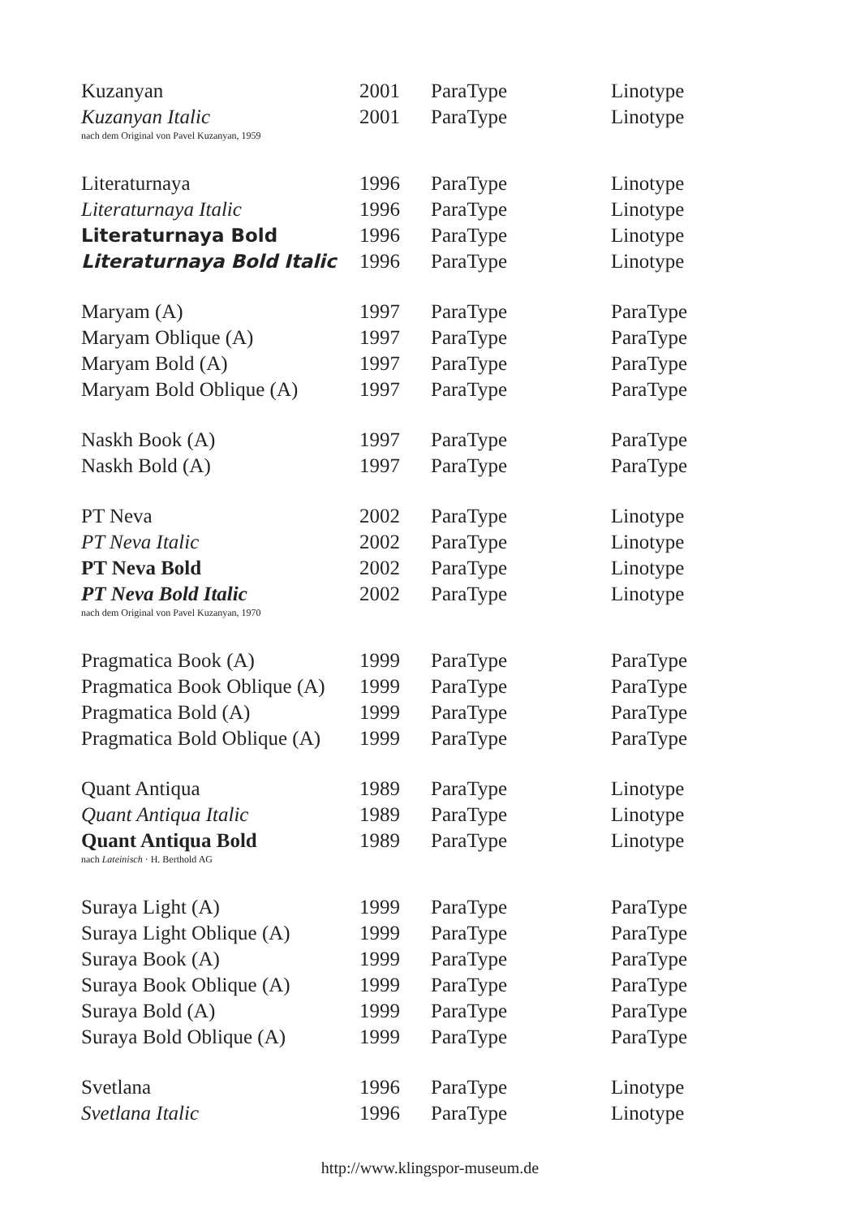| Kuzanyan | 2001 | ParaType | Linotype |
| Kuzanyan Italic | 2001 | ParaType | Linotype |
| nach dem Original von Pavel Kuzanyan, 1959 | | | |
| Literaturnaya | 1996 | ParaType | Linotype |
| Literaturnaya Italic | 1996 | ParaType | Linotype |
| Literaturnaya Bold | 1996 | ParaType | Linotype |
| Literaturnaya Bold Italic | 1996 | ParaType | Linotype |
| Maryam (A) | 1997 | ParaType | ParaType |
| Maryam Oblique (A) | 1997 | ParaType | ParaType |
| Maryam Bold (A) | 1997 | ParaType | ParaType |
| Maryam Bold Oblique (A) | 1997 | ParaType | ParaType |
| Naskh Book (A) | 1997 | ParaType | ParaType |
| Naskh Bold (A) | 1997 | ParaType | ParaType |
| PT Neva | 2002 | ParaType | Linotype |
| PT Neva Italic | 2002 | ParaType | Linotype |
| PT Neva Bold | 2002 | ParaType | Linotype |
| PT Neva Bold Italic | 2002 | ParaType | Linotype |
| nach dem Original von Pavel Kuzanyan, 1970 | | | |
| Pragmatica Book (A) | 1999 | ParaType | ParaType |
| Pragmatica Book Oblique (A) | 1999 | ParaType | ParaType |
| Pragmatica Bold (A) | 1999 | ParaType | ParaType |
| Pragmatica Bold Oblique (A) | 1999 | ParaType | ParaType |
| Quant Antiqua | 1989 | ParaType | Linotype |
| Quant Antiqua Italic | 1989 | ParaType | Linotype |
| Quant Antiqua Bold | 1989 | ParaType | Linotype |
| nach Lateinisch · H. Berthold AG | | | |
| Suraya Light (A) | 1999 | ParaType | ParaType |
| Suraya Light Oblique (A) | 1999 | ParaType | ParaType |
| Suraya Book (A) | 1999 | ParaType | ParaType |
| Suraya Book Oblique (A) | 1999 | ParaType | ParaType |
| Suraya Bold (A) | 1999 | ParaType | ParaType |
| Suraya Bold Oblique (A) | 1999 | ParaType | ParaType |
| Svetlana | 1996 | ParaType | Linotype |
| Svetlana Italic | 1996 | ParaType | Linotype |
http://www.klingspor-museum.de